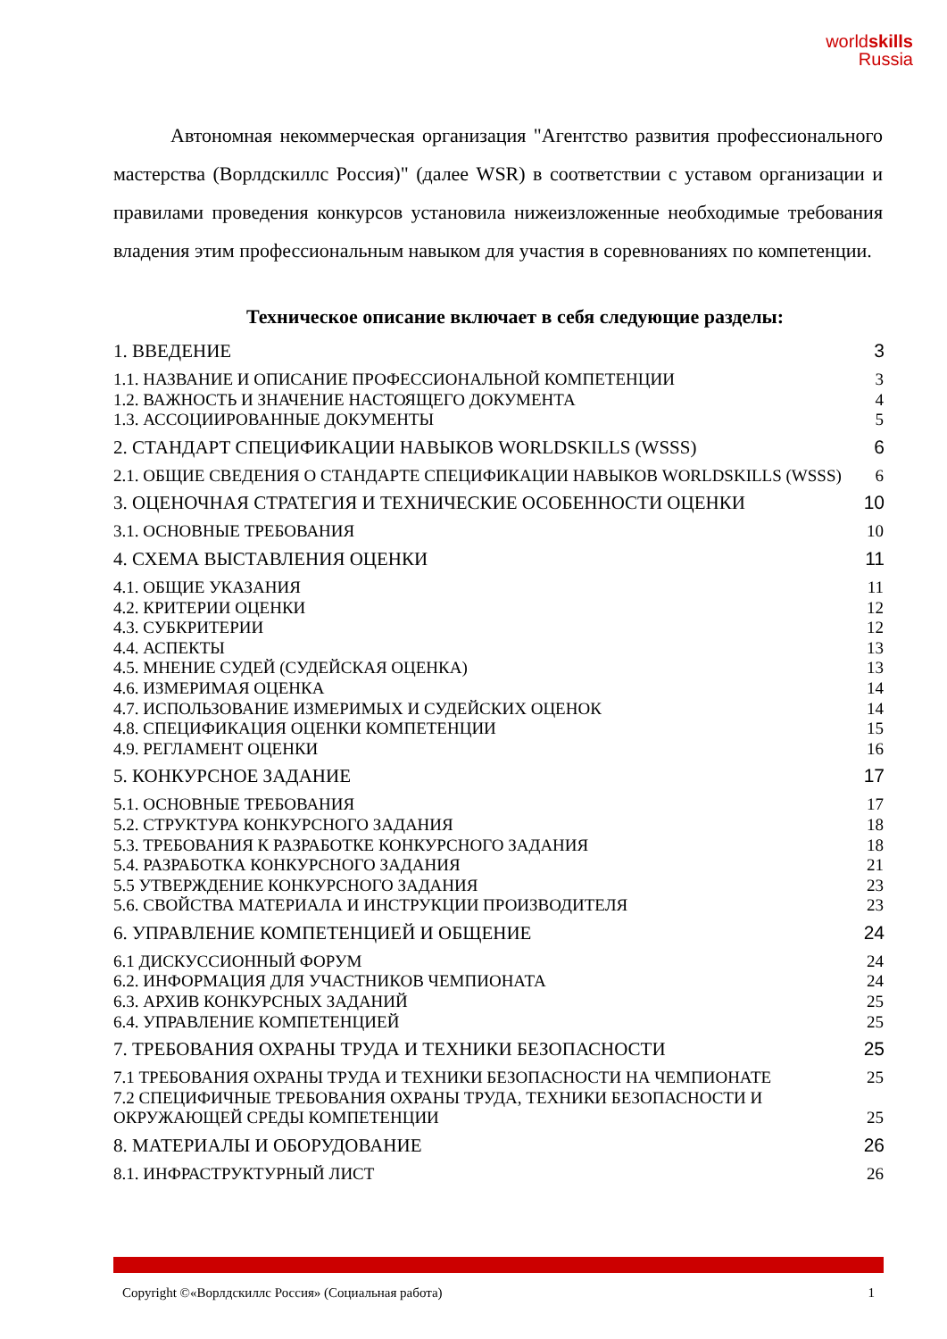worldskills
Russia
Автономная некоммерческая организация "Агентство развития профессионального мастерства (Ворлдскиллс Россия)" (далее WSR) в соответствии с уставом организации и правилами проведения конкурсов установила нижеизложенные необходимые требования владения этим профессиональным навыком для участия в соревнованиях по компетенции.
Техническое описание включает в себя следующие разделы:
1. ВВЕДЕНИЕ 3
1.1. НАЗВАНИЕ И ОПИСАНИЕ ПРОФЕССИОНАЛЬНОЙ КОМПЕТЕНЦИИ 3
1.2. ВАЖНОСТЬ И ЗНАЧЕНИЕ НАСТОЯЩЕГО ДОКУМЕНТА 4
1.3. АССОЦИИРОВАННЫЕ ДОКУМЕНТЫ 5
2. СТАНДАРТ СПЕЦИФИКАЦИИ НАВЫКОВ WORLDSKILLS (WSSS) 6
2.1. ОБЩИЕ СВЕДЕНИЯ О СТАНДАРТЕ СПЕЦИФИКАЦИИ НАВЫКОВ WORLDSKILLS (WSSS) 6
3. ОЦЕНОЧНАЯ СТРАТЕГИЯ И ТЕХНИЧЕСКИЕ ОСОБЕННОСТИ ОЦЕНКИ 10
3.1. ОСНОВНЫЕ ТРЕБОВАНИЯ 10
4. СХЕМА ВЫСТАВЛЕНИЯ ОЦЕНКИ 11
4.1. ОБЩИЕ УКАЗАНИЯ 11
4.2. КРИТЕРИИ ОЦЕНКИ 12
4.3. СУБКРИТЕРИИ 12
4.4. АСПЕКТЫ 13
4.5. МНЕНИЕ СУДЕЙ (СУДЕЙСКАЯ ОЦЕНКА) 13
4.6. ИЗМЕРИМАЯ ОЦЕНКА 14
4.7. ИСПОЛЬЗОВАНИЕ ИЗМЕРИМЫХ И СУДЕЙСКИХ ОЦЕНОК 14
4.8. СПЕЦИФИКАЦИЯ ОЦЕНКИ КОМПЕТЕНЦИИ 15
4.9. РЕГЛАМЕНТ ОЦЕНКИ 16
5. КОНКУРСНОЕ ЗАДАНИЕ 17
5.1. ОСНОВНЫЕ ТРЕБОВАНИЯ 17
5.2. СТРУКТУРА КОНКУРСНОГО ЗАДАНИЯ 18
5.3. ТРЕБОВАНИЯ К РАЗРАБОТКЕ КОНКУРСНОГО ЗАДАНИЯ 18
5.4. РАЗРАБОТКА КОНКУРСНОГО ЗАДАНИЯ 21
5.5 УТВЕРЖДЕНИЕ КОНКУРСНОГО ЗАДАНИЯ 23
5.6. СВОЙСТВА МАТЕРИАЛА И ИНСТРУКЦИИ ПРОИЗВОДИТЕЛЯ 23
6. УПРАВЛЕНИЕ КОМПЕТЕНЦИЕЙ И ОБЩЕНИЕ 24
6.1 ДИСКУССИОННЫЙ ФОРУМ 24
6.2. ИНФОРМАЦИЯ ДЛЯ УЧАСТНИКОВ ЧЕМПИОНАТА 24
6.3. АРХИВ КОНКУРСНЫХ ЗАДАНИЙ 25
6.4. УПРАВЛЕНИЕ КОМПЕТЕНЦИЕЙ 25
7. ТРЕБОВАНИЯ ОХРАНЫ ТРУДА И ТЕХНИКИ БЕЗОПАСНОСТИ 25
7.1 ТРЕБОВАНИЯ ОХРАНЫ ТРУДА И ТЕХНИКИ БЕЗОПАСНОСТИ НА ЧЕМПИОНАТЕ 25
7.2 СПЕЦИФИЧНЫЕ ТРЕБОВАНИЯ ОХРАНЫ ТРУДА, ТЕХНИКИ БЕЗОПАСНОСТИ И
ОКРУЖАЮЩЕЙ СРЕДЫ КОМПЕТЕНЦИИ 25
8. МАТЕРИАЛЫ И ОБОРУДОВАНИЕ 26
8.1. ИНФРАСТРУКТУРНЫЙ ЛИСТ 26
Copyright ©«Ворлдскиллс Россия» (Социальная работа) 1